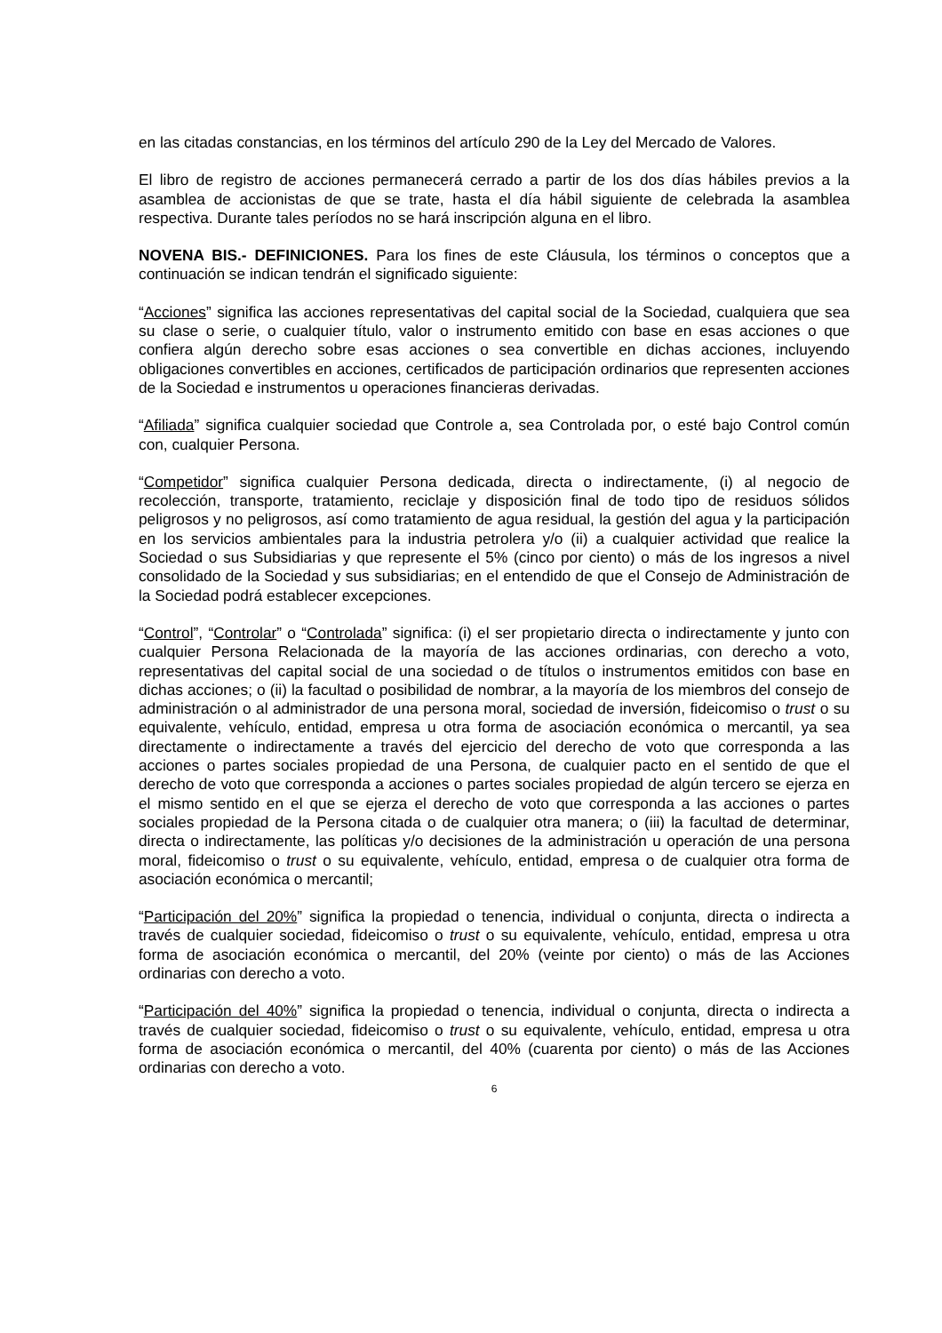en las citadas constancias, en los términos del artículo 290 de la Ley del Mercado de Valores.
El libro de registro de acciones permanecerá cerrado a partir de los dos días hábiles previos a la asamblea de accionistas de que se trate, hasta el día hábil siguiente de celebrada la asamblea respectiva. Durante tales períodos no se hará inscripción alguna en el libro.
NOVENA BIS.- DEFINICIONES. Para los fines de este Cláusula, los términos o conceptos que a continuación se indican tendrán el significado siguiente:
“Acciones” significa las acciones representativas del capital social de la Sociedad, cualquiera que sea su clase o serie, o cualquier título, valor o instrumento emitido con base en esas acciones o que confiera algún derecho sobre esas acciones o sea convertible en dichas acciones, incluyendo obligaciones convertibles en acciones, certificados de participación ordinarios que representen acciones de la Sociedad e instrumentos u operaciones financieras derivadas.
“Afiliada” significa cualquier sociedad que Controle a, sea Controlada por, o esté bajo Control común con, cualquier Persona.
“Competidor” significa cualquier Persona dedicada, directa o indirectamente, (i) al negocio de recolección, transporte, tratamiento, reciclaje y disposición final de todo tipo de residuos sólidos peligrosos y no peligrosos, así como tratamiento de agua residual, la gestión del agua y la participación en los servicios ambientales para la industria petrolera y/o (ii) a cualquier actividad que realice la Sociedad o sus Subsidiarias y que represente el 5% (cinco por ciento) o más de los ingresos a nivel consolidado de la Sociedad y sus subsidiarias; en el entendido de que el Consejo de Administración de la Sociedad podrá establecer excepciones.
“Control”, “Controlar” o “Controlada” significa: (i) el ser propietario directa o indirectamente y junto con cualquier Persona Relacionada de la mayoría de las acciones ordinarias, con derecho a voto, representativas del capital social de una sociedad o de títulos o instrumentos emitidos con base en dichas acciones; o (ii) la facultad o posibilidad de nombrar, a la mayoría de los miembros del consejo de administración o al administrador de una persona moral, sociedad de inversión, fideicomiso o trust o su equivalente, vehículo, entidad, empresa u otra forma de asociación económica o mercantil, ya sea directamente o indirectamente a través del ejercicio del derecho de voto que corresponda a las acciones o partes sociales propiedad de una Persona, de cualquier pacto en el sentido de que el derecho de voto que corresponda a acciones o partes sociales propiedad de algún tercero se ejerza en el mismo sentido en el que se ejerza el derecho de voto que corresponda a las acciones o partes sociales propiedad de la Persona citada o de cualquier otra manera; o (iii) la facultad de determinar, directa o indirectamente, las políticas y/o decisiones de la administración u operación de una persona moral, fideicomiso o trust o su equivalente, vehículo, entidad, empresa o de cualquier otra forma de asociación económica o mercantil;
“Participación del 20%” significa la propiedad o tenencia, individual o conjunta, directa o indirecta a través de cualquier sociedad, fideicomiso o trust o su equivalente, vehículo, entidad, empresa u otra forma de asociación económica o mercantil, del 20% (veinte por ciento) o más de las Acciones ordinarias con derecho a voto.
“Participación del 40%” significa la propiedad o tenencia, individual o conjunta, directa o indirecta a través de cualquier sociedad, fideicomiso o trust o su equivalente, vehículo, entidad, empresa u otra forma de asociación económica o mercantil, del 40% (cuarenta por ciento) o más de las Acciones ordinarias con derecho a voto.
6